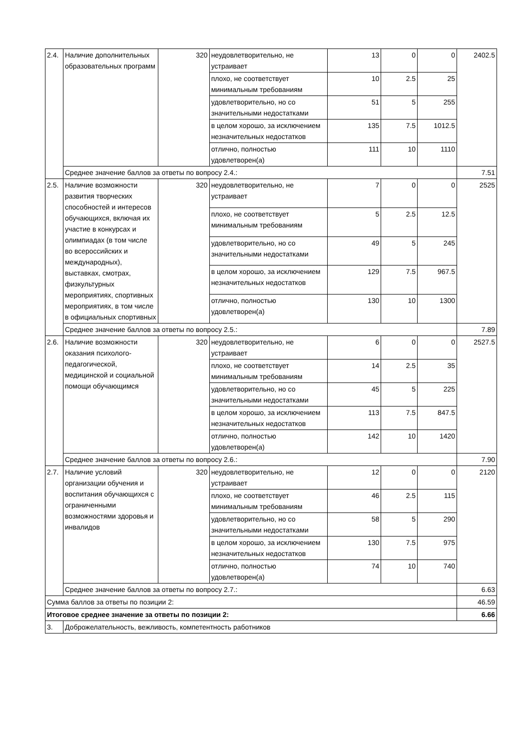| 2.4. | Наличие дополнительных образовательных программ | 320 | неудовлетворительно, не устраивает | 13 | 0 | 0 | 2402.5 |
| | | | плохо, не соответствует минимальным требованиям | 10 | 2.5 | 25 | |
| | | | удовлетворительно, но со значительными недостатками | 51 | 5 | 255 | |
| | | | в целом хорошо, за исключением незначительных недостатков | 135 | 7.5 | 1012.5 | |
| | | | отлично, полностью удовлетворен(а) | 111 | 10 | 1110 | |
| | Среднее значение баллов за ответы по вопросу 2.4.: | | | | | | 7.51 |
| 2.5. | Наличие возможности развития творческих способностей и интересов обучающихся, включая их участие в конкурсах и олимпиадах (в том числе во всероссийских и международных), выставках, смотрах, физкультурных мероприятиях, спортивных мероприятиях, в том числе в официальных спортивных | 320 | неудовлетворительно, не устраивает | 7 | 0 | 0 | 2525 |
| | | | плохо, не соответствует минимальным требованиям | 5 | 2.5 | 12.5 | |
| | | | удовлетворительно, но со значительными недостатками | 49 | 5 | 245 | |
| | | | в целом хорошо, за исключением незначительных недостатков | 129 | 7.5 | 967.5 | |
| | | | отлично, полностью удовлетворен(а) | 130 | 10 | 1300 | |
| | Среднее значение баллов за ответы по вопросу 2.5.: | | | | | | 7.89 |
| 2.6. | Наличие возможности оказания психолого-педагогической, медицинской и социальной помощи обучающимся | 320 | неудовлетворительно, не устраивает | 6 | 0 | 0 | 2527.5 |
| | | | плохо, не соответствует минимальным требованиям | 14 | 2.5 | 35 | |
| | | | удовлетворительно, но со значительными недостатками | 45 | 5 | 225 | |
| | | | в целом хорошо, за исключением незначительных недостатков | 113 | 7.5 | 847.5 | |
| | | | отлично, полностью удовлетворен(а) | 142 | 10 | 1420 | |
| | Среднее значение баллов за ответы по вопросу 2.6.: | | | | | | 7.90 |
| 2.7. | Наличие условий организации обучения и воспитания обучающихся с ограниченными возможностями здоровья и инвалидов | 320 | неудовлетворительно, не устраивает | 12 | 0 | 0 | 2120 |
| | | | плохо, не соответствует минимальным требованиям | 46 | 2.5 | 115 | |
| | | | удовлетворительно, но со значительными недостатками | 58 | 5 | 290 | |
| | | | в целом хорошо, за исключением незначительных недостатков | 130 | 7.5 | 975 | |
| | | | отлично, полностью удовлетворен(а) | 74 | 10 | 740 | |
| | Среднее значение баллов за ответы по вопросу 2.7.: | | | | | | 6.63 |
| Сумма баллов за ответы по позиции 2: | | | | | | | 46.59 |
| Итоговое среднее значение за ответы по позиции 2: | | | | | | | 6.66 |
| 3. | Доброжелательность, вежливость, компетентность работников | | | | | | |